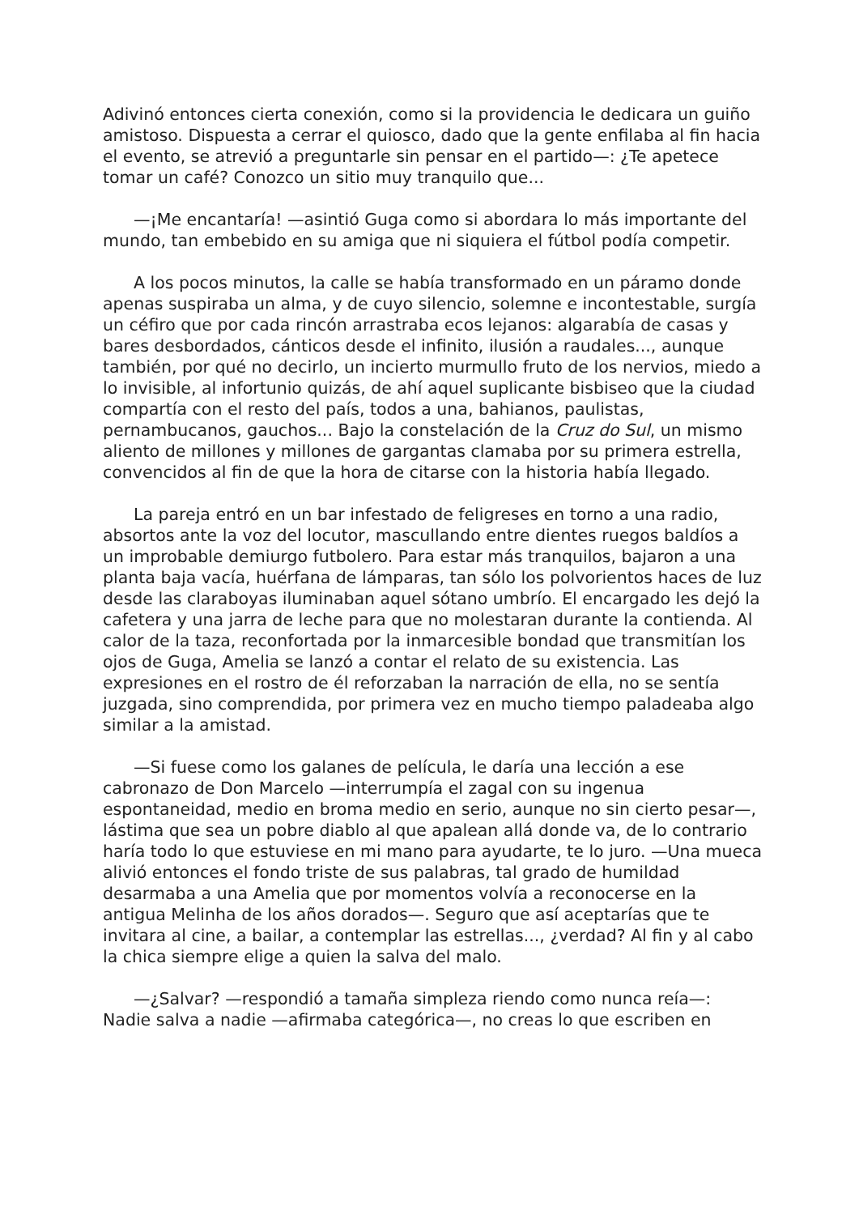Adivinó entonces cierta conexión, como si la providencia le dedicara un guiño amistoso. Dispuesta a cerrar el quiosco, dado que la gente enfilaba al fin hacia el evento, se atrevió a preguntarle sin pensar en el partido—: ¿Te apetece tomar un café? Conozco un sitio muy tranquilo que...
—¡Me encantaría! —asintió Guga como si abordara lo más importante del mundo, tan embebido en su amiga que ni siquiera el fútbol podía competir.
A los pocos minutos, la calle se había transformado en un páramo donde apenas suspiraba un alma, y de cuyo silencio, solemne e incontestable, surgía un céfiro que por cada rincón arrastraba ecos lejanos: algarabía de casas y bares desbordados, cánticos desde el infinito, ilusión a raudales..., aunque también, por qué no decirlo, un incierto murmullo fruto de los nervios, miedo a lo invisible, al infortunio quizás, de ahí aquel suplicante bisbiseo que la ciudad compartía con el resto del país, todos a una, bahianos, paulistas, pernambucanos, gauchos... Bajo la constelación de la Cruz do Sul, un mismo aliento de millones y millones de gargantas clamaba por su primera estrella, convencidos al fin de que la hora de citarse con la historia había llegado.
La pareja entró en un bar infestado de feligreses en torno a una radio, absortos ante la voz del locutor, mascullando entre dientes ruegos baldíos a un improbable demiurgo futbolero. Para estar más tranquilos, bajaron a una planta baja vacía, huérfana de lámparas, tan sólo los polvorientos haces de luz desde las claraboyas iluminaban aquel sótano umbrío. El encargado les dejó la cafetera y una jarra de leche para que no molestaran durante la contienda. Al calor de la taza, reconfortada por la inmarcesible bondad que transmitían los ojos de Guga, Amelia se lanzó a contar el relato de su existencia. Las expresiones en el rostro de él reforzaban la narración de ella, no se sentía juzgada, sino comprendida, por primera vez en mucho tiempo paladeaba algo similar a la amistad.
—Si fuese como los galanes de película, le daría una lección a ese cabronazo de Don Marcelo —interrumpía el zagal con su ingenua espontaneidad, medio en broma medio en serio, aunque no sin cierto pesar—, lástima que sea un pobre diablo al que apalean allá donde va, de lo contrario haría todo lo que estuviese en mi mano para ayudarte, te lo juro. —Una mueca alivió entonces el fondo triste de sus palabras, tal grado de humildad desarmaba a una Amelia que por momentos volvía a reconocerse en la antigua Melinha de los años dorados—. Seguro que así aceptarías que te invitara al cine, a bailar, a contemplar las estrellas..., ¿verdad? Al fin y al cabo la chica siempre elige a quien la salva del malo.
—¿Salvar? —respondió a tamaña simpleza riendo como nunca reía—: Nadie salva a nadie —afirmaba categórica—, no creas lo que escriben en